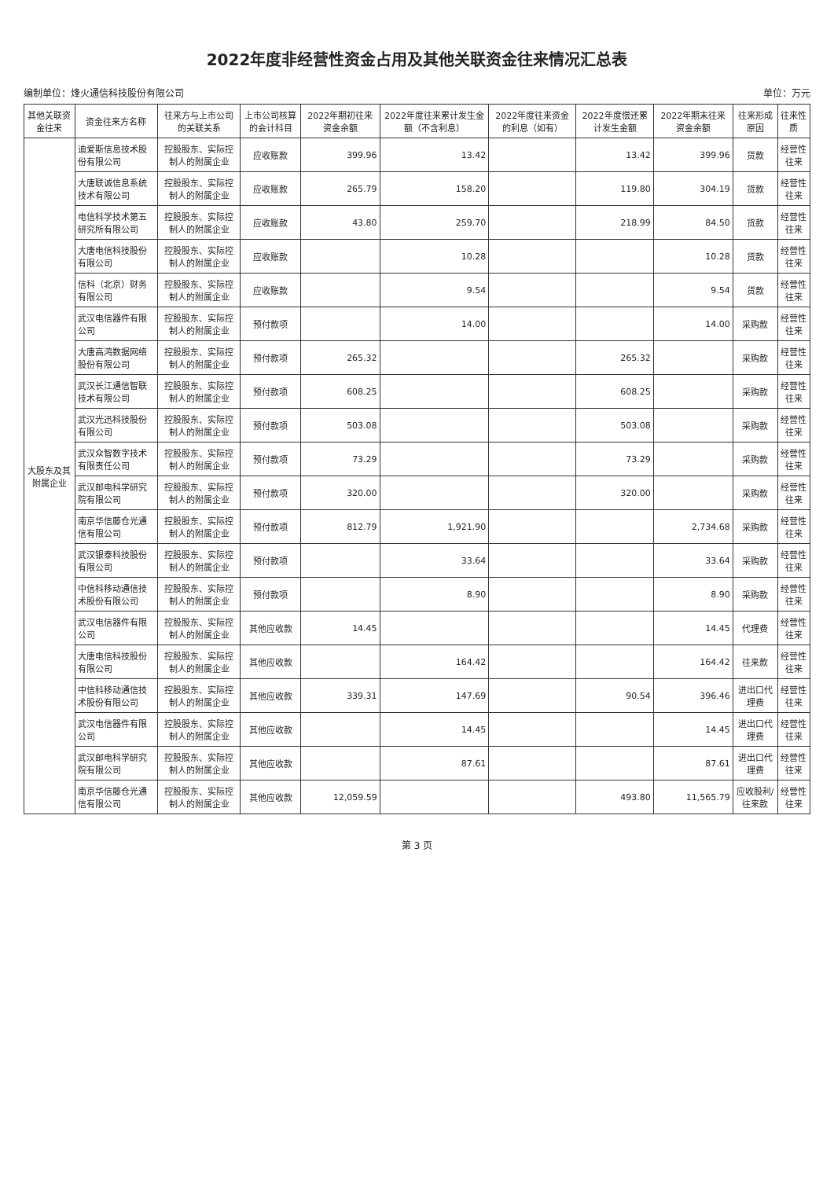2022年度非经营性资金占用及其他关联资金往来情况汇总表
编制单位：烽火通信科技股份有限公司 单位：万元
| 其他关联资金往来 | 资金往来方名称 | 往来方与上市公司的关联关系 | 上市公司核算的会计科目 | 2022年期初往来资金余额 | 2022年度往来累计发生金额（不含利息） | 2022年度往来资金的利息（如有） | 2022年度偿还累计发生金额 | 2022年期末往来资金余额 | 往来形成原因 | 往来性质 |
| --- | --- | --- | --- | --- | --- | --- | --- | --- | --- | --- |
| 大股东及其附属企业 | 迪爱斯信息技术股份有限公司 | 控股股东、实际控制人的附属企业 | 应收账款 | 399.96 | 13.42 | | 13.42 | 399.96 | 货款 | 经营性往来 |
| | 大唐联诚信息系统技术有限公司 | 控股股东、实际控制人的附属企业 | 应收账款 | 265.79 | 158.20 | | 119.80 | 304.19 | 货款 | 经营性往来 |
| | 电信科学技术第五研究所有限公司 | 控股股东、实际控制人的附属企业 | 应收账款 | 43.80 | 259.70 | | 218.99 | 84.50 | 货款 | 经营性往来 |
| | 大唐电信科技股份有限公司 | 控股股东、实际控制人的附属企业 | 应收账款 | | 10.28 | | | 10.28 | 货款 | 经营性往来 |
| | 信科（北京）财务有限公司 | 控股股东、实际控制人的附属企业 | 应收账款 | | 9.54 | | | 9.54 | 货款 | 经营性往来 |
| | 武汉电信器件有限公司 | 控股股东、实际控制人的附属企业 | 预付款项 | | 14.00 | | | 14.00 | 采购款 | 经营性往来 |
| | 大唐高鸿数据网络股份有限公司 | 控股股东、实际控制人的附属企业 | 预付款项 | 265.32 | | | 265.32 | | 采购款 | 经营性往来 |
| | 武汉长江通信智联技术有限公司 | 控股股东、实际控制人的附属企业 | 预付款项 | 608.25 | | | 608.25 | | 采购款 | 经营性往来 |
| | 武汉光迅科技股份有限公司 | 控股股东、实际控制人的附属企业 | 预付款项 | 503.08 | | | 503.08 | | 采购款 | 经营性往来 |
| | 武汉众智数字技术有限责任公司 | 控股股东、实际控制人的附属企业 | 预付款项 | 73.29 | | | 73.29 | | 采购款 | 经营性往来 |
| | 武汉邮电科学研究院有限公司 | 控股股东、实际控制人的附属企业 | 预付款项 | 320.00 | | | 320.00 | | 采购款 | 经营性往来 |
| | 南京华信藤仓光通信有限公司 | 控股股东、实际控制人的附属企业 | 预付款项 | 812.79 | 1,921.90 | | | 2,734.68 | 采购款 | 经营性往来 |
| | 武汉银泰科技股份有限公司 | 控股股东、实际控制人的附属企业 | 预付款项 | | 33.64 | | | 33.64 | 采购款 | 经营性往来 |
| | 中信科移动通信技术股份有限公司 | 控股股东、实际控制人的附属企业 | 预付款项 | | 8.90 | | | 8.90 | 采购款 | 经营性往来 |
| | 武汉电信器件有限公司 | 控股股东、实际控制人的附属企业 | 其他应收款 | 14.45 | | | | 14.45 | 代理费 | 经营性往来 |
| | 大唐电信科技股份有限公司 | 控股股东、实际控制人的附属企业 | 其他应收款 | | 164.42 | | | 164.42 | 往来款 | 经营性往来 |
| | 中信科移动通信技术股份有限公司 | 控股股东、实际控制人的附属企业 | 其他应收款 | 339.31 | 147.69 | | 90.54 | 396.46 | 进出口代理费 | 经营性往来 |
| | 武汉电信器件有限公司 | 控股股东、实际控制人的附属企业 | 其他应收款 | | 14.45 | | | 14.45 | 进出口代理费 | 经营性往来 |
| | 武汉邮电科学研究院有限公司 | 控股股东、实际控制人的附属企业 | 其他应收款 | | 87.61 | | | 87.61 | 进出口代理费 | 经营性往来 |
| | 南京华信藤仓光通信有限公司 | 控股股东、实际控制人的附属企业 | 其他应收款 | 12,059.59 | | | 493.80 | 11,565.79 | 应收股利/往来款 | 经营性往来 |
第 3 页